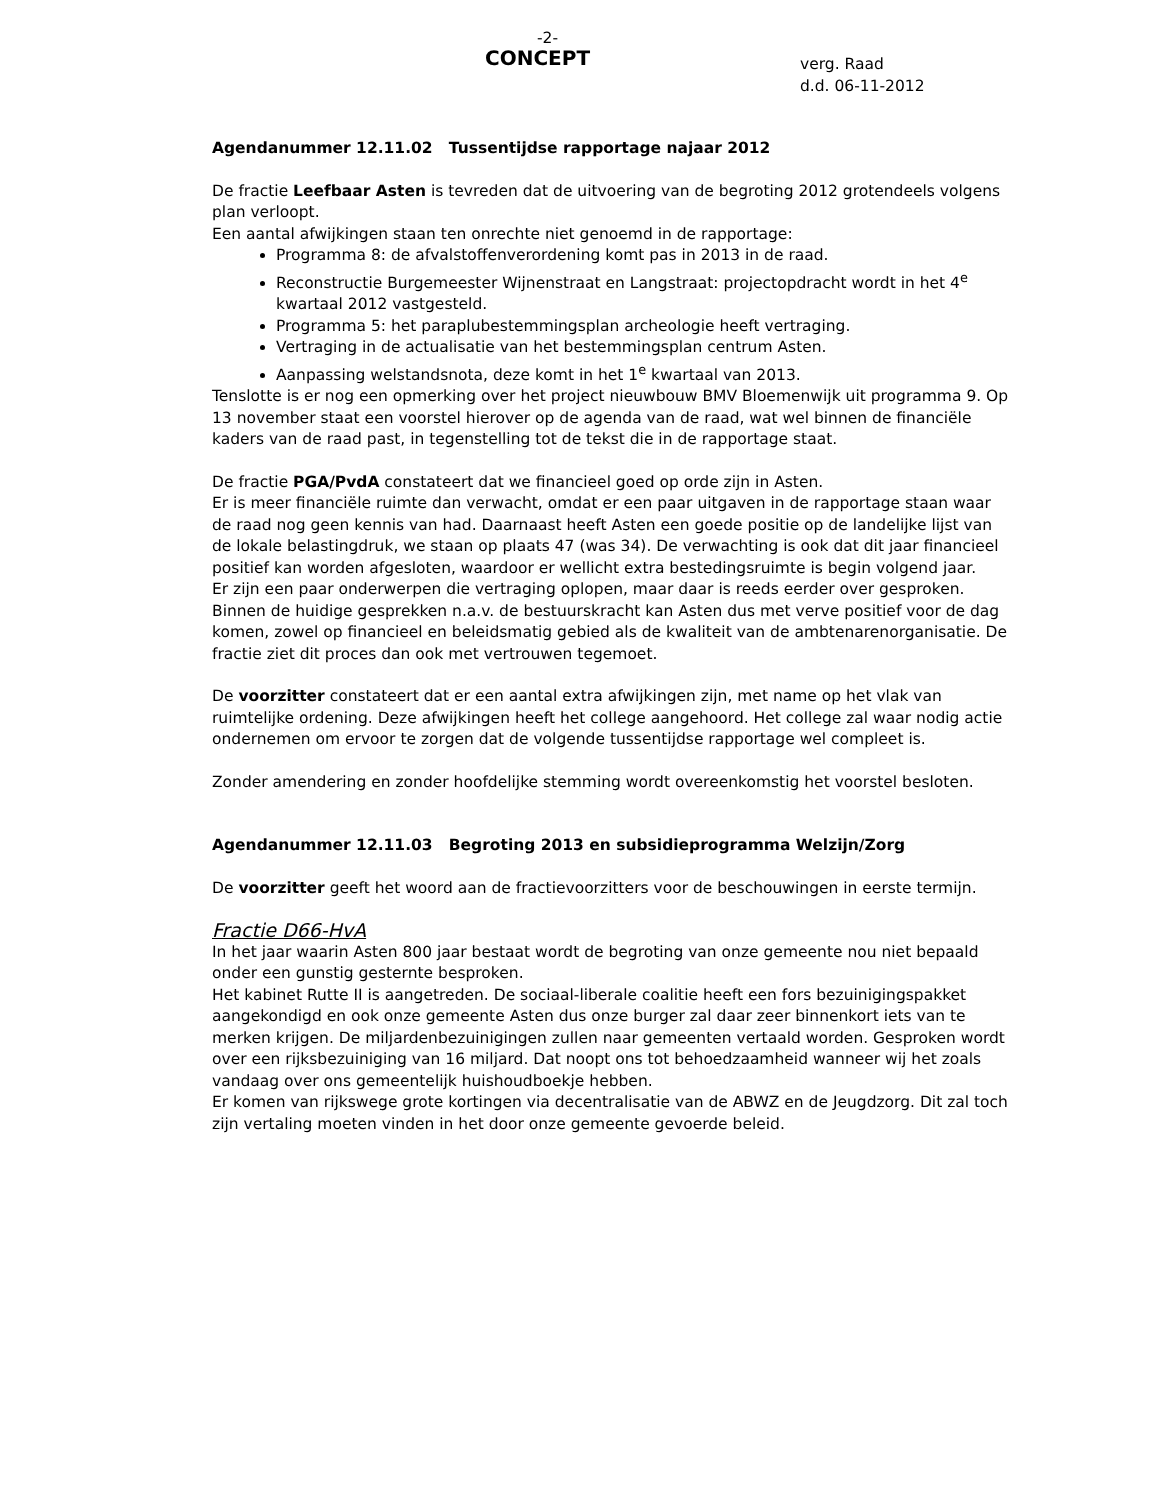-2-
CONCEPT
verg. Raad
d.d. 06-11-2012
Agendanummer 12.11.02 Tussentijdse rapportage najaar 2012
De fractie Leefbaar Asten is tevreden dat de uitvoering van de begroting 2012 grotendeels volgens plan verloopt.
Een aantal afwijkingen staan ten onrechte niet genoemd in de rapportage:
Programma 8: de afvalstoffenverordening komt pas in 2013 in de raad.
Reconstructie Burgemeester Wijnenstraat en Langstraat: projectopdracht wordt in het 4<sup>e</sup> kwartaal 2012 vastgesteld.
Programma 5: het paraplubestemmingsplan archeologie heeft vertraging.
Vertraging in de actualisatie van het bestemmingsplan centrum Asten.
Aanpassing welstandsnota, deze komt in het 1<sup>e</sup> kwartaal van 2013.
Tenslotte is er nog een opmerking over het project nieuwbouw BMV Bloemenwijk uit programma 9. Op 13 november staat een voorstel hierover op de agenda van de raad, wat wel binnen de financiële kaders van de raad past, in tegenstelling tot de tekst die in de rapportage staat.
De fractie PGA/PvdA constateert dat we financieel goed op orde zijn in Asten.
Er is meer financiële ruimte dan verwacht, omdat er een paar uitgaven in de rapportage staan waar de raad nog geen kennis van had. Daarnaast heeft Asten een goede positie op de landelijke lijst van de lokale belastingdruk, we staan op plaats 47 (was 34). De verwachting is ook dat dit jaar financieel positief kan worden afgesloten, waardoor er wellicht extra bestedingsruimte is begin volgend jaar.
Er zijn een paar onderwerpen die vertraging oplopen, maar daar is reeds eerder over gesproken.
Binnen de huidige gesprekken n.a.v. de bestuurskracht kan Asten dus met verve positief voor de dag komen, zowel op financieel en beleidsmatig gebied als de kwaliteit van de ambtenarenorganisatie. De fractie ziet dit proces dan ook met vertrouwen tegemoet.
De voorzitter constateert dat er een aantal extra afwijkingen zijn, met name op het vlak van ruimtelijke ordening. Deze afwijkingen heeft het college aangehoord. Het college zal waar nodig actie ondernemen om ervoor te zorgen dat de volgende tussentijdse rapportage wel compleet is.
Zonder amendering en zonder hoofdelijke stemming wordt overeenkomstig het voorstel besloten.
Agendanummer 12.11.03 Begroting 2013 en subsidieprogramma Welzijn/Zorg
De voorzitter geeft het woord aan de fractievoorzitters voor de beschouwingen in eerste termijn.
Fractie D66-HvA
In het jaar waarin Asten 800 jaar bestaat wordt de begroting van onze gemeente nou niet bepaald onder een gunstig gesternte besproken.
Het kabinet Rutte II is aangetreden. De sociaal-liberale coalitie heeft een fors bezuinigingspakket aangekondigd en ook onze gemeente Asten dus onze burger zal daar zeer binnenkort iets van te merken krijgen. De miljardenbezuinigingen zullen naar gemeenten vertaald worden. Gesproken wordt over een rijksbezuiniging van 16 miljard. Dat noopt ons tot behoedzaamheid wanneer wij het zoals vandaag over ons gemeentelijk huishoudboekje hebben.
Er komen van rijkswege grote kortingen via decentralisatie van de ABWZ en de Jeugdzorg. Dit zal toch zijn vertaling moeten vinden in het door onze gemeente gevoerde beleid.